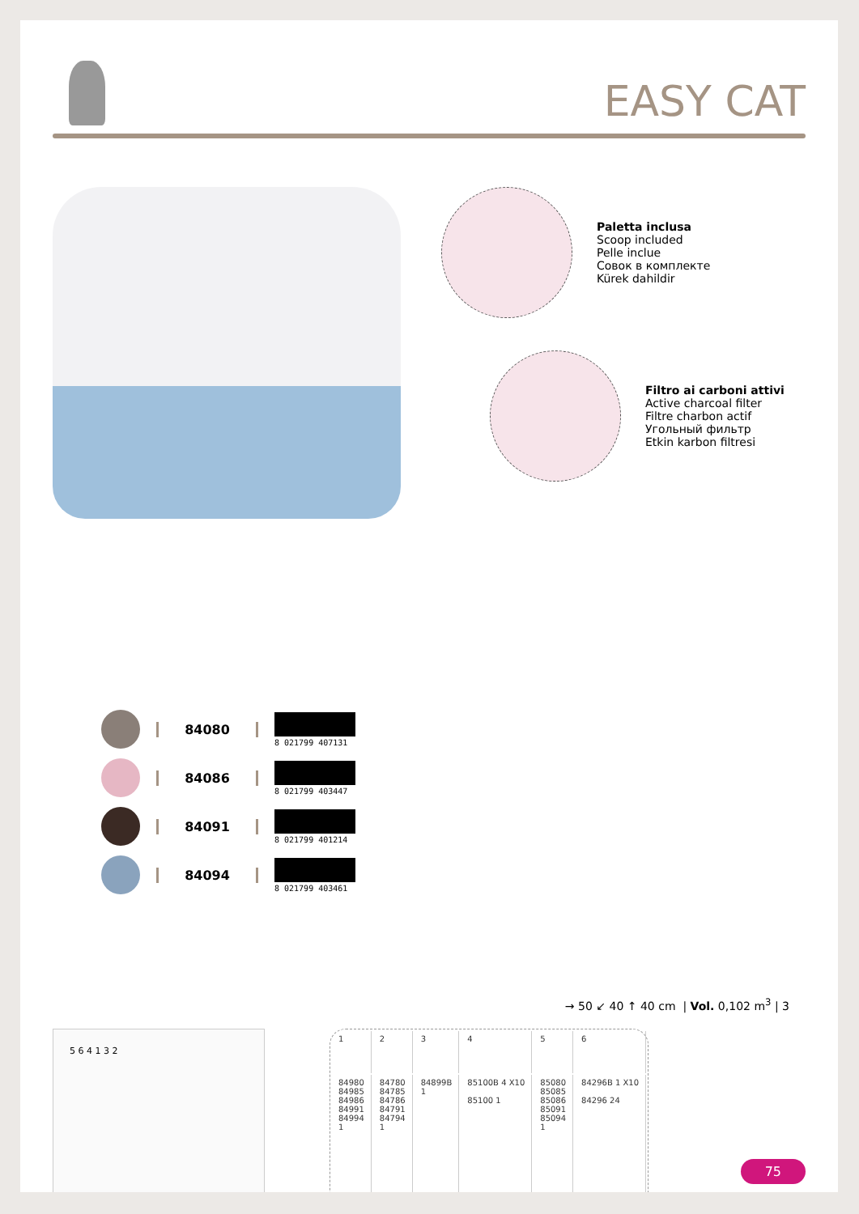EASY CAT
84080 8 021799 407131
84086 8 021799 403447
84091 8 021799 401214
84094 8 021799 403461
Paletta inclusa
Scoop included
Pelle inclue
Совок в комплекте
Kürek dahildir
Filtro ai carboni attivi
Active charcoal filter
Filtre charbon actif
Угольный фильтр
Etkin karbon filtresi
→ 50 ↙ 40 ↑ 40 cm | Vol. 0,102 m<sup>3</sup> | 3
5 6 4 1 3 2
| 1 | 2 | 3 | 4 | 5 | 6 |
| --- | --- | --- | --- | --- | --- |
| 84980 84985 84986 84991 84994 1 | 84780 84785 84786 84791 84794 1 | 84899B 1 | 85100B 4 X10 85100 1 | 85080 85085 85086 85091 85094 1 | 84296B 1 X10 84296 24 |
75